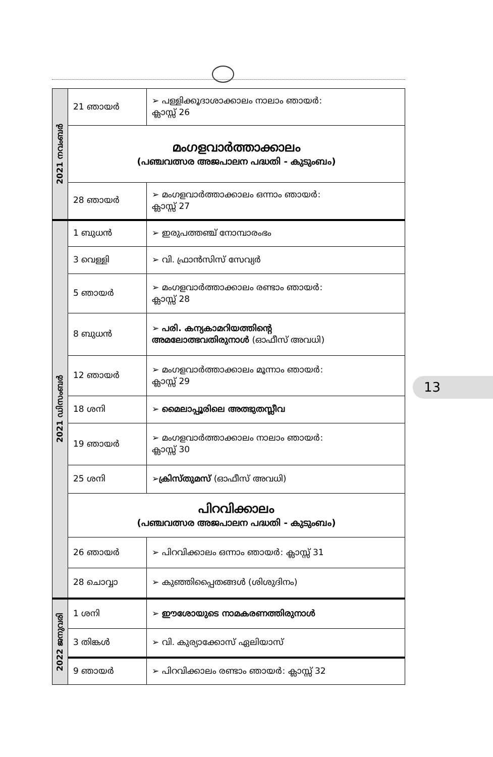| 2021 നവംബർ | 21 ഞായർ | ➢ പള്ളിക്കൂദാശാക്കാലം നാലാം ഞായർ: ക്ലാസ്സ് 26 |
| | മംഗളവാർത്താക്കാലം (പഞ്ചവത്സര അജപാലന പദ്ധതി - കുടുംബം) | |
| | 28 ഞായർ | ➢ മംഗളവാർത്താക്കാലം ഒന്നാം ഞായർ: ക്ലാസ്സ് 27 |
| 2021 ഡിസംബർ | 1 ബുധൻ | ➢ ഇരുപത്തഞ്ച് നോമ്പാരംഭം |
| | 3 വെള്ളി | ➢ വി. ഫ്രാൻസിസ് സേവ്യർ |
| | 5 ഞായർ | ➢ മംഗളവാർത്താക്കാലം രണ്ടാം ഞായർ: ക്ലാസ്സ് 28 |
| | 8 ബുധൻ | ➢ പരി. കന്യകാമറിയത്തിന്റെ അമലോത്ഭവതിരുനാൾ (ഓഫീസ് അവധി) |
| | 12 ഞായർ | ➢ മംഗളവാർത്താക്കാലം മൂന്നാം ഞായർ: ക്ലാസ്സ് 29 |
| | 18 ശനി | ➢ മൈലാപ്പൂരിലെ അത്ഭുതസ്ലീവ |
| | 19 ഞായർ | ➢ മംഗളവാർത്താക്കാലം നാലാം ഞായർ: ക്ലാസ്സ് 30 |
| | 25 ശനി | ➢ ക്രിസ്തുമസ് (ഓഫീസ് അവധി) |
| | പിറവിക്കാലം (പഞ്ചവത്സര അജപാലന പദ്ധതി - കുടുംബം) | |
| | 26 ഞായർ | ➢ പിറവിക്കാലം ഒന്നാം ഞായർ: ക്ലാസ്സ് 31 |
| | 28 ചൊവ്വാ | ➢ കുഞ്ഞിപ്പൈതങ്ങൾ (ശിശുദിനം) |
| 2022 ജനുവരി | 1 ശനി | ➢ ഈശോയുടെ നാമകരണത്തിരുനാൾ |
| | 3 തിങ്കൾ | ➢ വി. കുര്യാക്കോസ് ഏലിയാസ് |
| | 9 ഞായർ | ➢ പിറവിക്കാലം രണ്ടാം ഞായർ: ക്ലാസ്സ് 32 |
13